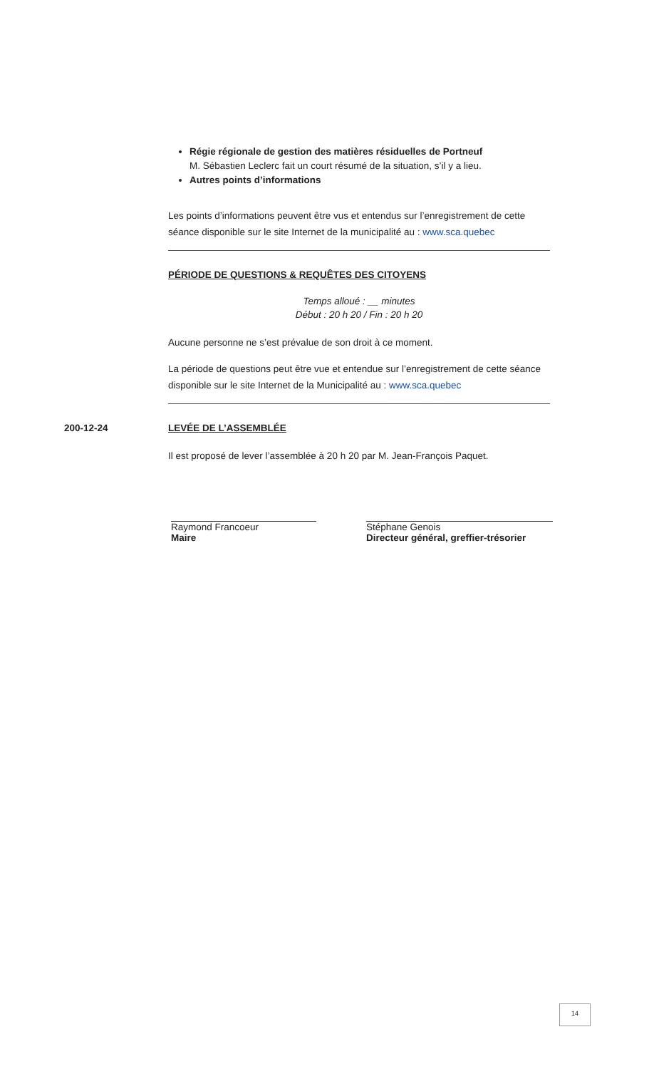Régie régionale de gestion des matières résiduelles de Portneuf
M. Sébastien Leclerc fait un court résumé de la situation, s’il y a lieu.
Autres points d’informations
Les points d’informations peuvent être vus et entendus sur l’enregistrement de cette séance disponible sur le site Internet de la municipalité au : www.sca.quebec
PÉRIODE DE QUESTIONS & REQUÊTES DES CITOYENS
Temps alloué : __ minutes
Début : 20 h 20 / Fin : 20 h 20
Aucune personne ne s’est prévalue de son droit à ce moment.
La période de questions peut être vue et entendue sur l’enregistrement de cette séance disponible sur le site Internet de la Municipalité au : www.sca.quebec
200-12-24 LEVÉE DE L’ASSEMBLÉE
Il est proposé de lever l’assemblée à 20 h 20 par M. Jean-François Paquet.
Raymond Francoeur
Maire
Stéphane Genois
Directeur général, greffier-trésorier
14